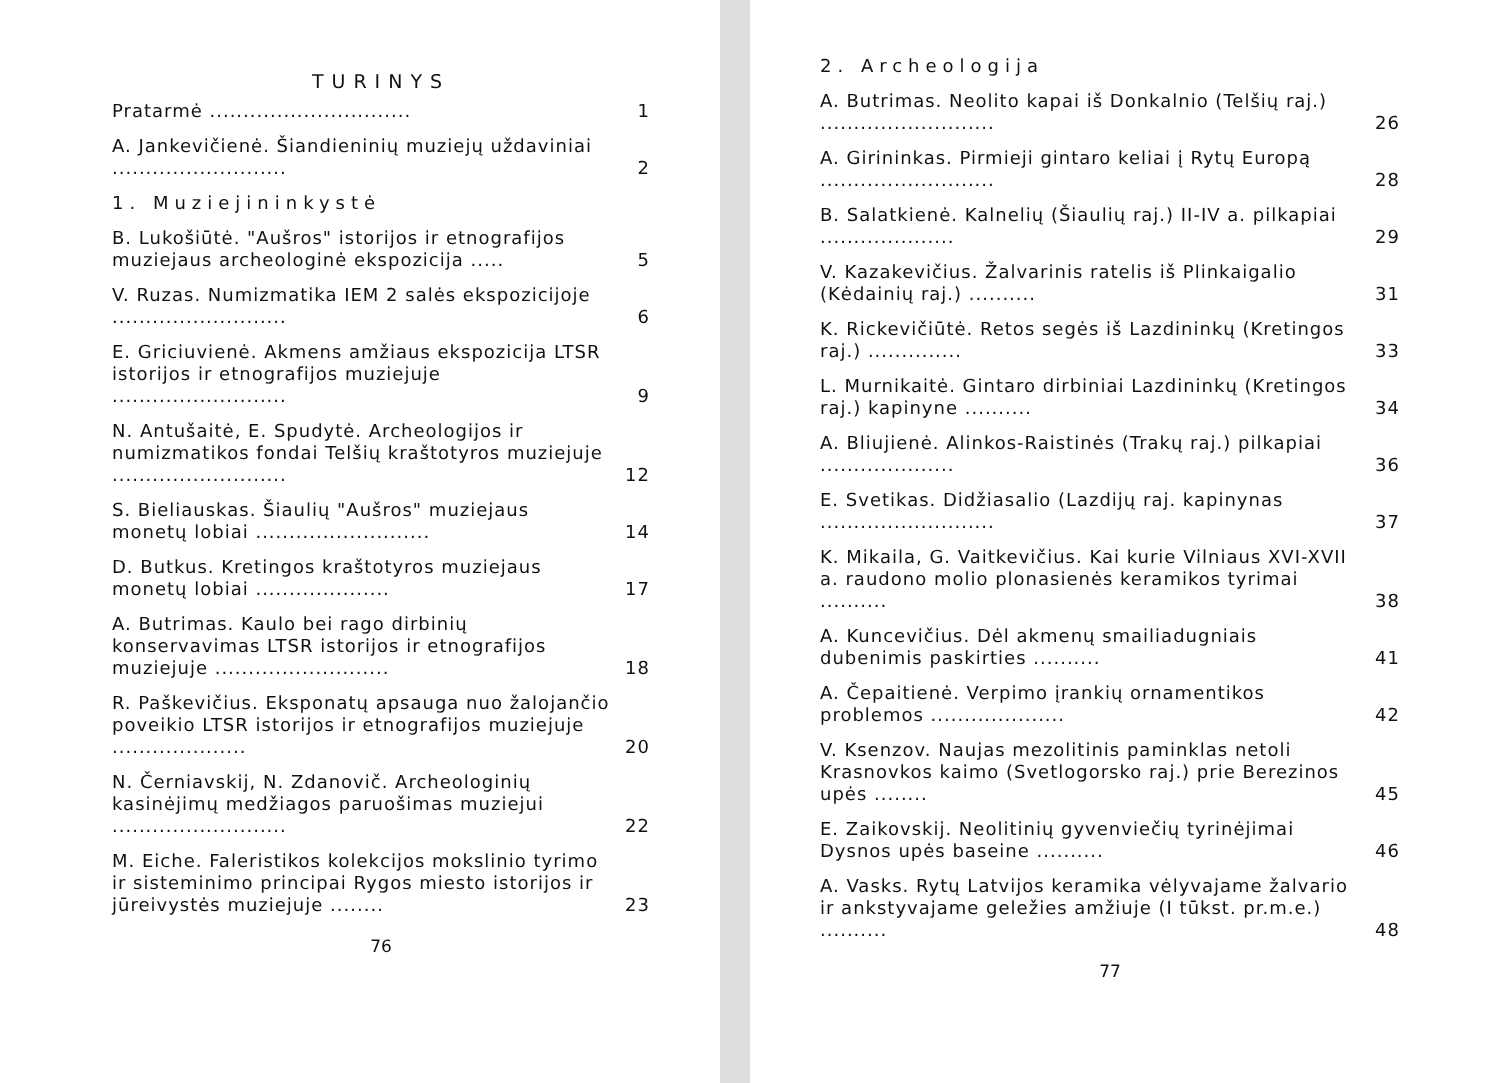TURINYS
Pratarmė .............................. 1
A. Jankevičienė. Šiandieninių muziejų uždaviniai .......................... 2
1. Muziejininkystė
B. Lukošiūtė. "Aušros" istorijos ir etnografijos muziejaus archeologinė ekspozicija ..... 5
V. Ruzas. Numizmatika IEM 2 salės ekspozicijoje .......................... 6
E. Griciuvienė. Akmens amžiaus ekspozicija LTSR istorijos ir etnografijos muziejuje .......................... 9
N. Antušaitė, E. Spudytė. Archeologijos ir numizmatikos fondai Telšių kraštotyros muziejuje .......................... 12
S. Bieliauskas. Šiaulių "Aušros" muziejaus monetų lobiai .......................... 14
D. Butkus. Kretingos kraštotyros muziejaus monetų lobiai .................... 17
A. Butrimas. Kaulo bei rago dirbinių konservavimas LTSR istorijos ir etnografijos muziejuje .......................... 18
R. Paškevičius. Eksponatų apsauga nuo žalojančio poveikio LTSR istorijos ir etnografijos muziejuje .................... 20
N. Černiavskij, N. Zdanovič. Archeologinių kasinėjimų medžiagos paruošimas muziejui .......................... 22
M. Eiche. Faleristikos kolekcijos mokslinio tyrimo ir sisteminimo principai Rygos miesto istorijos ir jūreivystės muziejuje ........ 23
76
2. Archeologija
A. Butrimas. Neolito kapai iš Donkalnio (Telšių raj.) .......................... 26
A. Girininkas. Pirmieji gintaro keliai į Rytų Europą .......................... 28
B. Salatkienė. Kalnelių (Šiaulių raj.) II-IV a. pilkapiai .................... 29
V. Kazakevičius. Žalvarinis ratelis iš Plinkaigalio (Kėdainių raj.) .......... 31
K. Rickevičiūtė. Retos segės iš Lazdininkų (Kretingos raj.) .............. 33
L. Murnikaitė. Gintaro dirbiniai Lazdininkų (Kretingos raj.) kapinyne .......... 34
A. Bliujienė. Alinkos-Raistinės (Trakų raj.) pilkapiai .................... 36
E. Svetikas. Didžiasalio (Lazdijų raj. kapinynas .......................... 37
K. Mikaila, G. Vaitkevičius. Kai kurie Vilniaus XVI-XVII a. raudono molio plonasienės keramikos tyrimai .......... 38
A. Kuncevičius. Dėl akmenų smailiadugniais dubenimis paskirties .......... 41
A. Čepaitienė. Verpimo įrankių ornamentikos problemos .................... 42
V. Ksenzov. Naujas mezolitinis paminklas netoli Krasnovkos kaimo (Svetlogorsko raj.) prie Berezinos upės ........ 45
E. Zaikovskij. Neolitinių gyvenviečių tyrinėjimai Dysnos upės baseine .......... 46
A. Vasks. Rytų Latvijos keramika vėlyvajame žalvario ir ankstyvajame geležies amžiuje (I tūkst. pr.m.e.) .......... 48
77